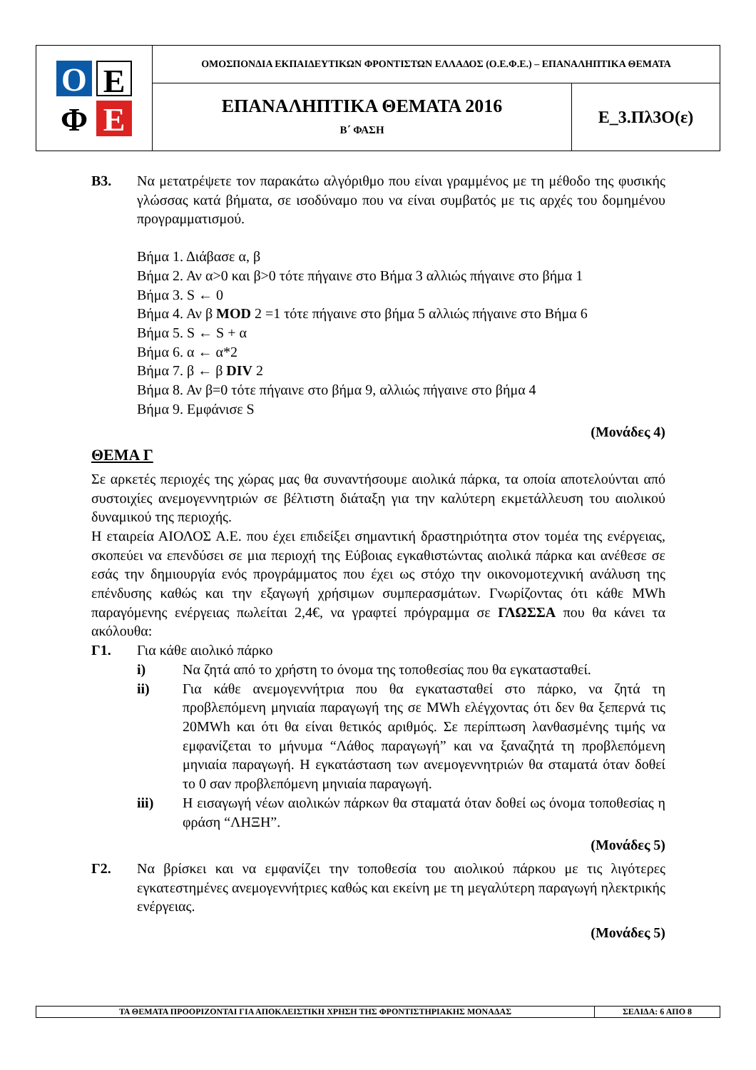| Ο Ε Φ Ε | ΟΜΟΣΠΟΝΔΙΑ ΕΚΠΑΙΔΕΥΤΙΚΩΝ ΦΡΟΝΤΙΣΤΩΝ ΕΛΛΑΔΟΣ (Ο.Ε.Φ.Ε.) – ΕΠΑΝΑΛΗΠΤΙΚΑ ΘΕΜΑΤΑ | |
| | ΕΠΑΝΑΛΗΠΤΙΚΑ ΘΕΜΑΤΑ 2016 Β΄ ΦΑΣΗ | Ε_3.Πλ3Ο(ε) |
Β3. Να μετατρέψετε τον παρακάτω αλγόριθμο που είναι γραμμένος με τη μέθοδο της φυσικής γλώσσας κατά βήματα, σε ισοδύναμο που να είναι συμβατός με τις αρχές του δομημένου προγραμματισμού.
Βήμα 1. Διάβασε α, β
Βήμα 2. Αν α>0 και β>0 τότε πήγαινε στο Βήμα 3 αλλιώς πήγαινε στο βήμα 1
Βήμα 3. S ← 0
Βήμα 4. Αν β MOD 2 =1 τότε πήγαινε στο βήμα 5 αλλιώς πήγαινε στο Βήμα 6
Βήμα 5. S ← S + α
Βήμα 6. α ← α*2
Βήμα 7. β ← β DIV 2
Βήμα 8. Αν β=0 τότε πήγαινε στο βήμα 9, αλλιώς πήγαινε στο βήμα 4
Βήμα 9. Εμφάνισε S
(Μονάδες 4)
ΘΕΜΑ Γ
Σε αρκετές περιοχές της χώρας μας θα συναντήσουμε αιολικά πάρκα, τα οποία αποτελούνται από συστοιχίες ανεμογεννητριών σε βέλτιστη διάταξη για την καλύτερη εκμετάλλευση του αιολικού δυναμικού της περιοχής.
Η εταιρεία ΑΙΟΛΟΣ Α.Ε. που έχει επιδείξει σημαντική δραστηριότητα στον τομέα της ενέργειας, σκοπεύει να επενδύσει σε μια περιοχή της Εύβοιας εγκαθιστώντας αιολικά πάρκα και ανέθεσε σε εσάς την δημιουργία ενός προγράμματος που έχει ως στόχο την οικονομοτεχνική ανάλυση της επένδυσης καθώς και την εξαγωγή χρήσιμων συμπερασμάτων. Γνωρίζοντας ότι κάθε MWh παραγόμενης ενέργειας πωλείται 2,4€, να γραφτεί πρόγραμμα σε ΓΛΩΣΣΑ που θα κάνει τα ακόλουθα:
Γ1. Για κάθε αιολικό πάρκο
i) Να ζητά από το χρήστη το όνομα της τοποθεσίας που θα εγκατασταθεί.
ii) Για κάθε ανεμογεννήτρια που θα εγκατασταθεί στο πάρκο, να ζητά τη προβλεπόμενη μηνιαία παραγωγή της σε MWh ελέγχοντας ότι δεν θα ξεπερνά τις 20MWh και ότι θα είναι θετικός αριθμός. Σε περίπτωση λανθασμένης τιμής να εμφανίζεται το μήνυμα “Λάθος παραγωγή” και να ξαναζητά τη προβλεπόμενη μηνιαία παραγωγή. Η εγκατάσταση των ανεμογεννητριών θα σταματά όταν δοθεί το 0 σαν προβλεπόμενη μηνιαία παραγωγή.
iii) Η εισαγωγή νέων αιολικών πάρκων θα σταματά όταν δοθεί ως όνομα τοποθεσίας η φράση “ΛΗΞΗ”.
(Μονάδες 5)
Γ2. Να βρίσκει και να εμφανίζει την τοποθεσία του αιολικού πάρκου με τις λιγότερες εγκατεστημένες ανεμογεννήτριες καθώς και εκείνη με τη μεγαλύτερη παραγωγή ηλεκτρικής ενέργειας.
(Μονάδες 5)
| ΤΑ ΘΕΜΑΤΑ ΠΡΟΟΡΙΖΟΝΤΑΙ ΓΙΑ ΑΠΟΚΛΕΙΣΤΙΚΗ ΧΡΗΣΗ ΤΗΣ ΦΡΟΝΤΙΣΤΗΡΙΑΚΗΣ ΜΟΝΑΔΑΣ | ΣΕΛΙΔΑ: 6 ΑΠΟ 8 |